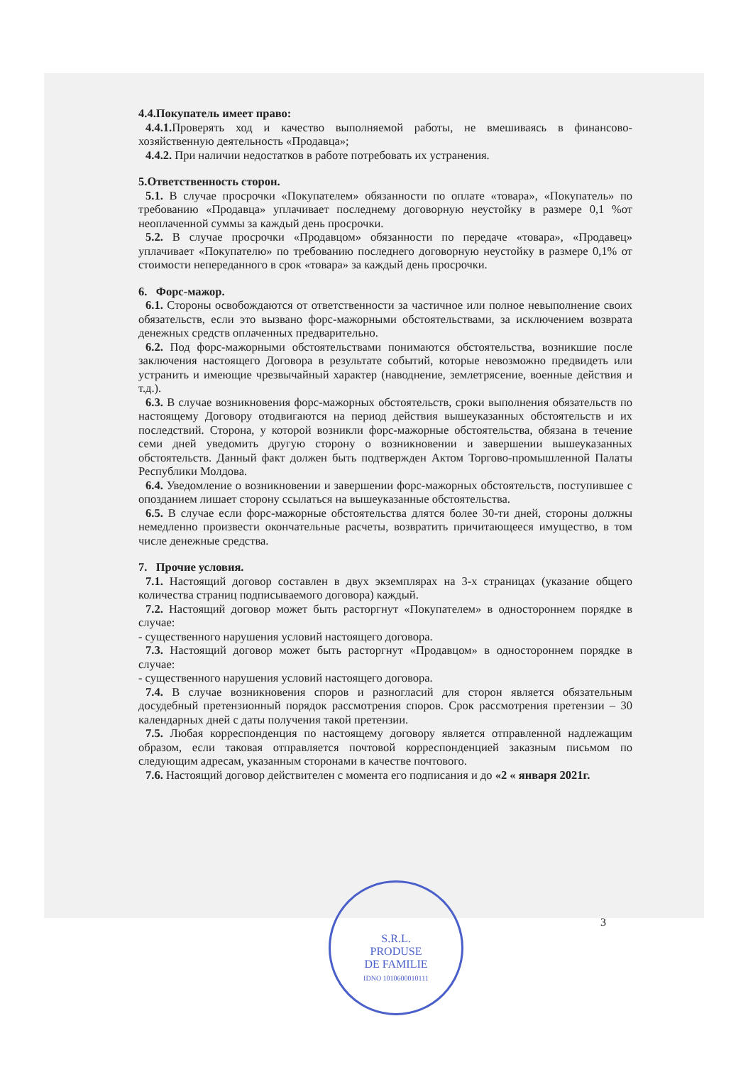4.4.Покупатель имеет право:
4.4.1. Проверять ход и качество выполняемой работы, не вмешиваясь в финансово-хозяйственную деятельность «Продавца»;
4.4.2. При наличии недостатков в работе потребовать их устранения.
5.Ответственность сторон.
5.1. В случае просрочки «Покупателем» обязанности по оплате «товара», «Покупатель» по требованию «Продавца» уплачивает последнему договорную неустойку в размере 0,1 %от неоплаченной суммы за каждый день просрочки.
5.2. В случае просрочки «Продавцом» обязанности по передаче «товара», «Продавец» уплачивает «Покупателю» по требованию последнего договорную неустойку в размере 0,1% от стоимости непереданного в срок «товара» за каждый день просрочки.
6. Форс-мажор.
6.1. Стороны освобождаются от ответственности за частичное или полное невыполнение своих обязательств, если это вызвано форс-мажорными обстоятельствами, за исключением возврата денежных средств оплаченных предварительно.
6.2. Под форс-мажорными обстоятельствами понимаются обстоятельства, возникшие после заключения настоящего Договора в результате событий, которые невозможно предвидеть или устранить и имеющие чрезвычайный характер (наводнение, землетрясение, военные действия и т.д.).
6.3. В случае возникновения форс-мажорных обстоятельств, сроки выполнения обязательств по настоящему Договору отодвигаются на период действия вышеуказанных обстоятельств и их последствий. Сторона, у которой возникли форс-мажорные обстоятельства, обязана в течение семи дней уведомить другую сторону о возникновении и завершении вышеуказанных обстоятельств. Данный факт должен быть подтвержден Актом Торгово-промышленной Палаты Республики Молдова.
6.4. Уведомление о возникновении и завершении форс-мажорных обстоятельств, поступившее с опозданием лишает сторону ссылаться на вышеуказанные обстоятельства.
6.5. В случае если форс-мажорные обстоятельства длятся более 30-ти дней, стороны должны немедленно произвести окончательные расчеты, возвратить причитающееся имущество, в том числе денежные средства.
7. Прочие условия.
7.1. Настоящий договор составлен в двух экземплярах на 3-х страницах (указание общего количества страниц подписываемого договора) каждый.
7.2. Настоящий договор может быть расторгнут «Покупателем» в одностороннем порядке в случае:
- существенного нарушения условий настоящего договора.
7.3. Настоящий договор может быть расторгнут «Продавцом» в одностороннем порядке в случае:
- существенного нарушения условий настоящего договора.
7.4. В случае возникновения споров и разногласий для сторон является обязательным досудебный претензионный порядок рассмотрения споров. Срок рассмотрения претензии – 30 календарных дней с даты получения такой претензии.
7.5. Любая корреспонденция по настоящему договору является отправленной надлежащим образом, если таковая отправляется почтовой корреспонденцией заказным письмом по следующим адресам, указанным сторонами в качестве почтового.
7.6. Настоящий договор действителен с момента его подписания и до «2 « января 2021г.
3
S.R.L.
PRODUSE
DE FAMILIE
IDNO 1010600010111